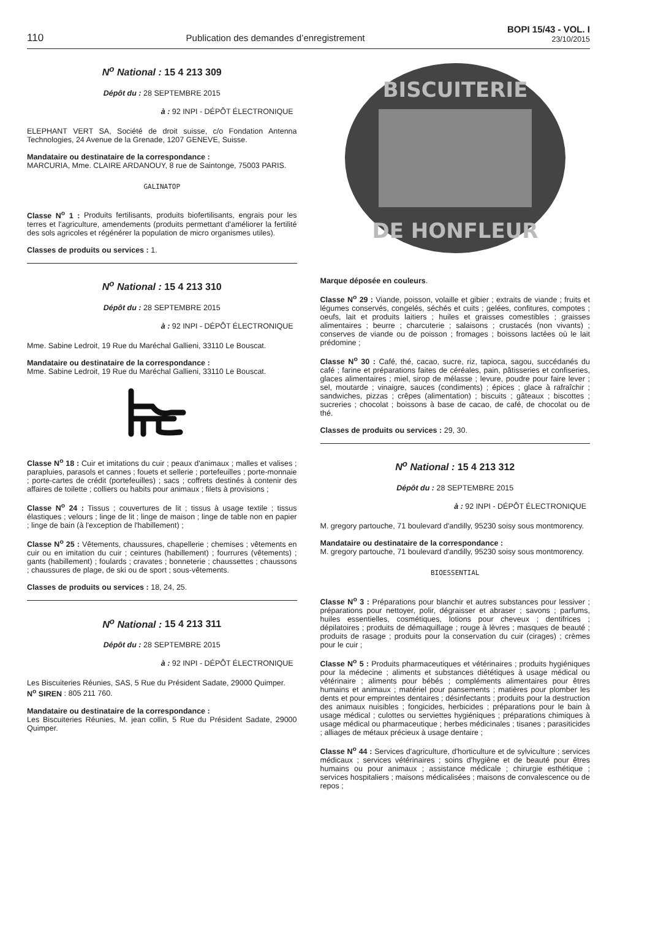110
Publication des demandes d’enregistrement
BOPI 15/43 - VOL. I
23/10/2015
N<sup>o</sup> National : 15 4 213 309
Dépôt du : 28 SEPTEMBRE 2015
à : 92 INPI - DÉPÔT ÉLECTRONIQUE
ELEPHANT VERT SA, Société de droit suisse, c/o Fondation Antenna Technologies, 24 Avenue de la Grenade, 1207 GENEVE, Suisse.
Mandataire ou destinataire de la correspondance :
MARCURIA, Mme. CLAIRE ARDANOUY, 8 rue de Saintonge, 75003 PARIS.
GALINATOP
Classe N<sup>o</sup> 1 : Produits fertilisants, produits biofertilisants, engrais pour les terres et l'agriculture, amendements (produits permettant d'améliorer la fertilité des sols agricoles et régénérer la population de micro organismes utiles).
Classes de produits ou services : 1.
N<sup>o</sup> National : 15 4 213 310
Dépôt du : 28 SEPTEMBRE 2015
à : 92 INPI - DÉPÔT ÉLECTRONIQUE
Mme. Sabine Ledroit, 19 Rue du Maréchal Gallieni, 33110 Le Bouscat.
Mandataire ou destinataire de la correspondance :
Mme. Sabine Ledroit, 19 Rue du Maréchal Gallieni, 33110 Le Bouscat.
Classe N<sup>o</sup> 18 : Cuir et imitations du cuir ; peaux d'animaux ; malles et valises ; parapluies, parasols et cannes ; fouets et sellerie ; portefeuilles ; porte-monnaie ; porte-cartes de crédit (portefeuilles) ; sacs ; coffrets destinés à contenir des affaires de toilette ; colliers ou habits pour animaux ; filets à provisions ;
Classe N<sup>o</sup> 24 : Tissus ; couvertures de lit ; tissus à usage textile ; tissus élastiques ; velours ; linge de lit ; linge de maison ; linge de table non en papier ; linge de bain (à l'exception de l'habillement) ;
Classe N<sup>o</sup> 25 : Vêtements, chaussures, chapellerie ; chemises ; vêtements en cuir ou en imitation du cuir ; ceintures (habillement) ; fourrures (vêtements) ; gants (habillement) ; foulards ; cravates ; bonneterie ; chaussettes ; chaussons ; chaussures de plage, de ski ou de sport ; sous-vêtements.
Classes de produits ou services : 18, 24, 25.
N<sup>o</sup> National : 15 4 213 311
Dépôt du : 28 SEPTEMBRE 2015
à : 92 INPI - DÉPÔT ÉLECTRONIQUE
Les Biscuiteries Réunies, SAS, 5 Rue du Président Sadate, 29000 Quimper.
N<sup>o</sup> SIREN : 805 211 760.
Mandataire ou destinataire de la correspondance :
Les Biscuiteries Réunies, M. jean collin, 5 Rue du Président Sadate, 29000 Quimper.
BISCUITERIE
DE HONFLEUR
Marque déposée en couleurs.
Classe N<sup>o</sup> 29 : Viande, poisson, volaille et gibier ; extraits de viande ; fruits et légumes conservés, congelés, séchés et cuits ; gelées, confitures, compotes ; oeufs, lait et produits laitiers ; huiles et graisses comestibles ; graisses alimentaires ; beurre ; charcuterie ; salaisons ; crustacés (non vivants) ; conserves de viande ou de poisson ; fromages ; boissons lactées où le lait prédomine ;
Classe N<sup>o</sup> 30 : Café, thé, cacao, sucre, riz, tapioca, sagou, succédanés du café ; farine et préparations faites de céréales, pain, pâtisseries et confiseries, glaces alimentaires ; miel, sirop de mélasse ; levure, poudre pour faire lever ; sel, moutarde ; vinaigre, sauces (condiments) ; épices ; glace à rafraîchir ; sandwiches, pizzas ; crêpes (alimentation) ; biscuits ; gâteaux ; biscottes ; sucreries ; chocolat ; boissons à base de cacao, de café, de chocolat ou de thé.
Classes de produits ou services : 29, 30.
N<sup>o</sup> National : 15 4 213 312
Dépôt du : 28 SEPTEMBRE 2015
à : 92 INPI - DÉPÔT ÉLECTRONIQUE
M. gregory partouche, 71 boulevard d'andilly, 95230 soisy sous montmorency.
Mandataire ou destinataire de la correspondance :
M. gregory partouche, 71 boulevard d'andilly, 95230 soisy sous montmorency.
BIOESSENTIAL
Classe N<sup>o</sup> 3 : Préparations pour blanchir et autres substances pour lessiver ; préparations pour nettoyer, polir, dégraisser et abraser ; savons ; parfums, huiles essentielles, cosmétiques, lotions pour cheveux ; dentifrices ; dépilatoires ; produits de démaquillage ; rouge à lèvres ; masques de beauté ; produits de rasage ; produits pour la conservation du cuir (cirages) ; crèmes pour le cuir ;
Classe N<sup>o</sup> 5 : Produits pharmaceutiques et vétérinaires ; produits hygiéniques pour la médecine ; aliments et substances diététiques à usage médical ou vétérinaire ; aliments pour bébés ; compléments alimentaires pour êtres humains et animaux ; matériel pour pansements ; matières pour plomber les dents et pour empreintes dentaires ; désinfectants ; produits pour la destruction des animaux nuisibles ; fongicides, herbicides ; préparations pour le bain à usage médical ; culottes ou serviettes hygiéniques ; préparations chimiques à usage médical ou pharmaceutique ; herbes médicinales ; tisanes ; parasiticides ; alliages de métaux précieux à usage dentaire ;
Classe N<sup>o</sup> 44 : Services d'agriculture, d'horticulture et de sylviculture ; services médicaux ; services vétérinaires ; soins d'hygiène et de beauté pour êtres humains ou pour animaux ; assistance médicale ; chirurgie esthétique ; services hospitaliers ; maisons médicalisées ; maisons de convalescence ou de repos ;